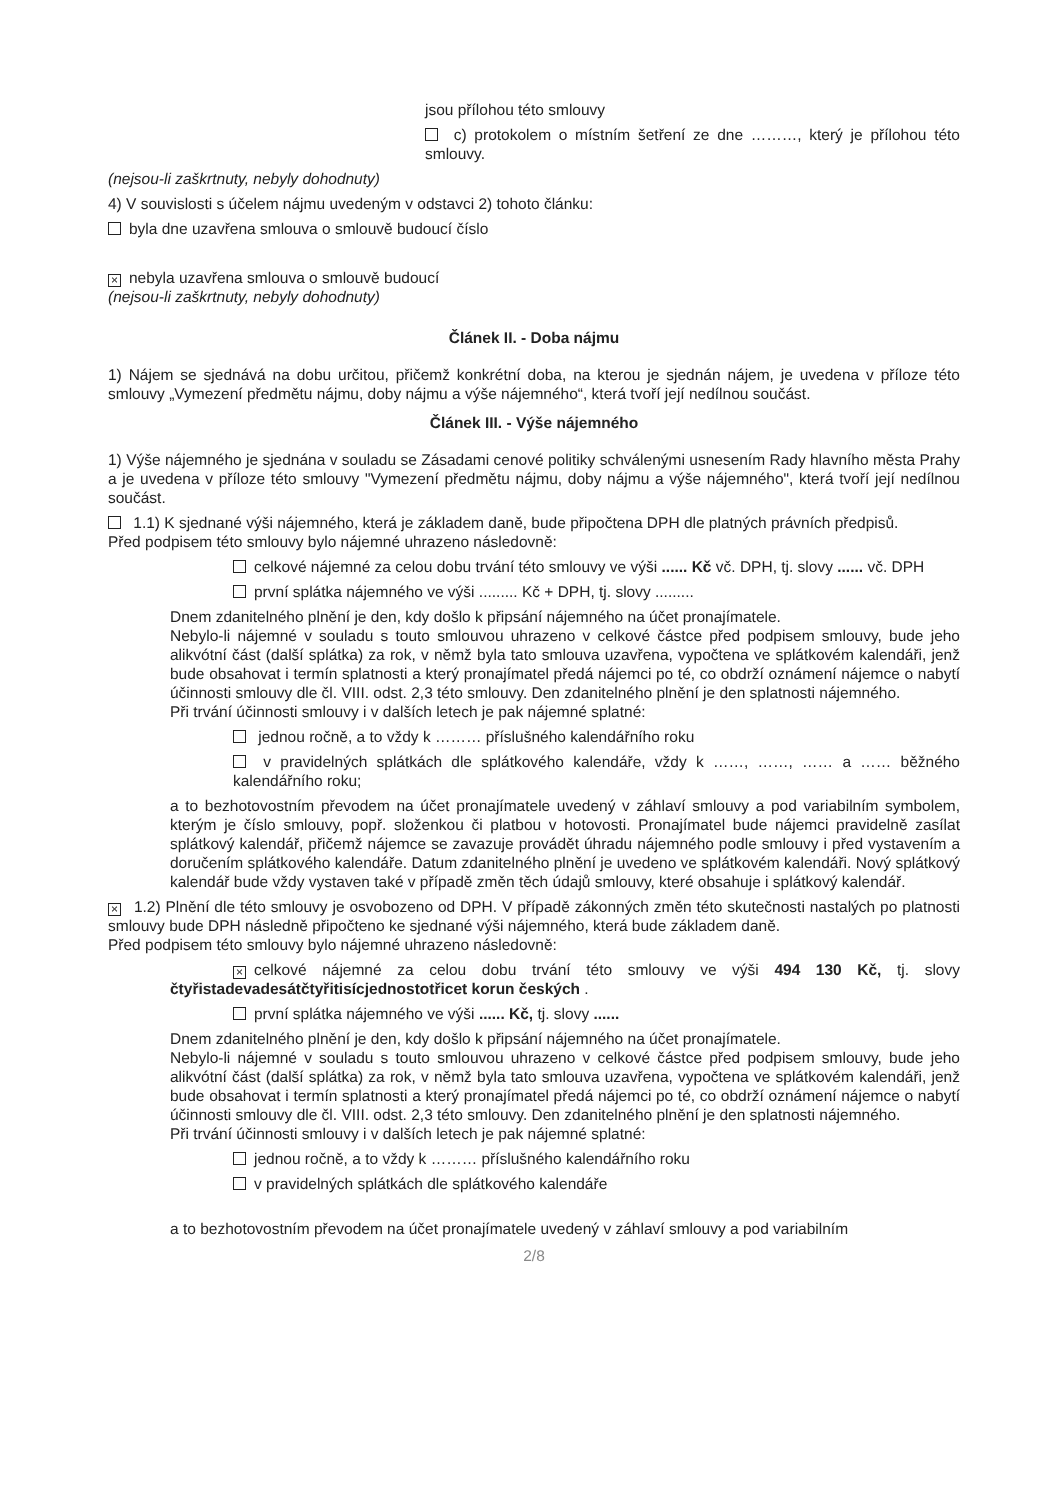jsou přílohou této smlouvy
c) protokolem o místním šetření ze dne ………, který je přílohou této smlouvy.
(nejsou-li zaškrtnuty, nebyly dohodnuty)
4) V souvislosti s účelem nájmu uvedeným v odstavci 2) tohoto článku:
byla dne uzavřena smlouva o smlouvě budoucí číslo
× nebyla uzavřena smlouva o smlouvě budoucí
(nejsou-li zaškrtnuty, nebyly dohodnuty)
Článek II. - Doba nájmu
1) Nájem se sjednává na dobu určitou, přičemž konkrétní doba, na kterou je sjednán nájem, je uvedena v příloze této smlouvy „Vymezení předmětu nájmu, doby nájmu a výše nájemného“, která tvoří její nedílnou součást.
Článek III. - Výše nájemného
1) Výše nájemného je sjednána v souladu se Zásadami cenové politiky schválenými usnesením Rady hlavního města Prahy a je uvedena v příloze této smlouvy "Vymezení předmětu nájmu, doby nájmu a výše nájemného", která tvoří její nedílnou součást.
1.1) K sjednané výši nájemného, která je základem daně, bude připočtena DPH dle platných právních předpisů.
Před podpisem této smlouvy bylo nájemné uhrazeno následovně:
celkové nájemné za celou dobu trvání této smlouvy ve výši ...... Kč vč. DPH, tj. slovy ...... vč. DPH
první splátka nájemného ve výši ......... Kč + DPH, tj. slovy .........
Dnem zdanitelného plnění je den, kdy došlo k připsání nájemného na účet pronajímatele.
Nebylo-li nájemné v souladu s touto smlouvou uhrazeno v celkové částce před podpisem smlouvy, bude jeho alikvótní část (další splátka) za rok, v němž byla tato smlouva uzavřena, vypočtena ve splátkovém kalendáři, jenž bude obsahovat i termín splatnosti a který pronajímatel předá nájemci po té, co obdrží oznámení nájemce o nabytí účinnosti smlouvy dle čl. VIII. odst. 2,3 této smlouvy. Den zdanitelného plnění je den splatnosti nájemného.
Při trvání účinnosti smlouvy i v dalších letech je pak nájemné splatné:
jednou ročně, a to vždy k ……… příslušného kalendářního roku
v pravidelných splátkách dle splátkového kalendáře, vždy k ……, ……, …… a …… běžného kalendářního roku;
a to bezhotovostním převodem na účet pronajímatele uvedený v záhlaví smlouvy a pod variabilním symbolem, kterým je číslo smlouvy, popř. složenkou či platbou v hotovosti. Pronajímatel bude nájemci pravidelně zasílat splátkový kalendář, přičemž nájemce se zavazuje provádět úhradu nájemného podle smlouvy i před vystavením a doručením splátkového kalendáře. Datum zdanitelného plnění je uvedeno ve splátkovém kalendáři. Nový splátkový kalendář bude vždy vystaven také v případě změn těch údajů smlouvy, které obsahuje i splátkový kalendář.
× 1.2) Plnění dle této smlouvy je osvobozeno od DPH. V případě zákonných změn této skutečnosti nastalých po platnosti smlouvy bude DPH následně připočteno ke sjednané výši nájemného, která bude základem daně.
Před podpisem této smlouvy bylo nájemné uhrazeno následovně:
× celkové nájemné za celou dobu trvání této smlouvy ve výši 494 130 Kč, tj. slovy čtyřistadevadesátčtyřitisícjednostotřicet korun českých .
první splátka nájemného ve výši ...... Kč, tj. slovy ......
Dnem zdanitelného plnění je den, kdy došlo k připsání nájemného na účet pronajímatele.
Nebylo-li nájemné v souladu s touto smlouvou uhrazeno v celkové částce před podpisem smlouvy, bude jeho alikvótní část (další splátka) za rok, v němž byla tato smlouva uzavřena, vypočtena ve splátkovém kalendáři, jenž bude obsahovat i termín splatnosti a který pronajímatel předá nájemci po té, co obdrží oznámení nájemce o nabytí účinnosti smlouvy dle čl. VIII. odst. 2,3 této smlouvy. Den zdanitelného plnění je den splatnosti nájemného.
Při trvání účinnosti smlouvy i v dalších letech je pak nájemné splatné:
jednou ročně, a to vždy k ……… příslušného kalendářního roku
v pravidelných splátkách dle splátkového kalendáře
a to bezhotovostním převodem na účet pronajímatele uvedený v záhlaví smlouvy a pod variabilním
2/8